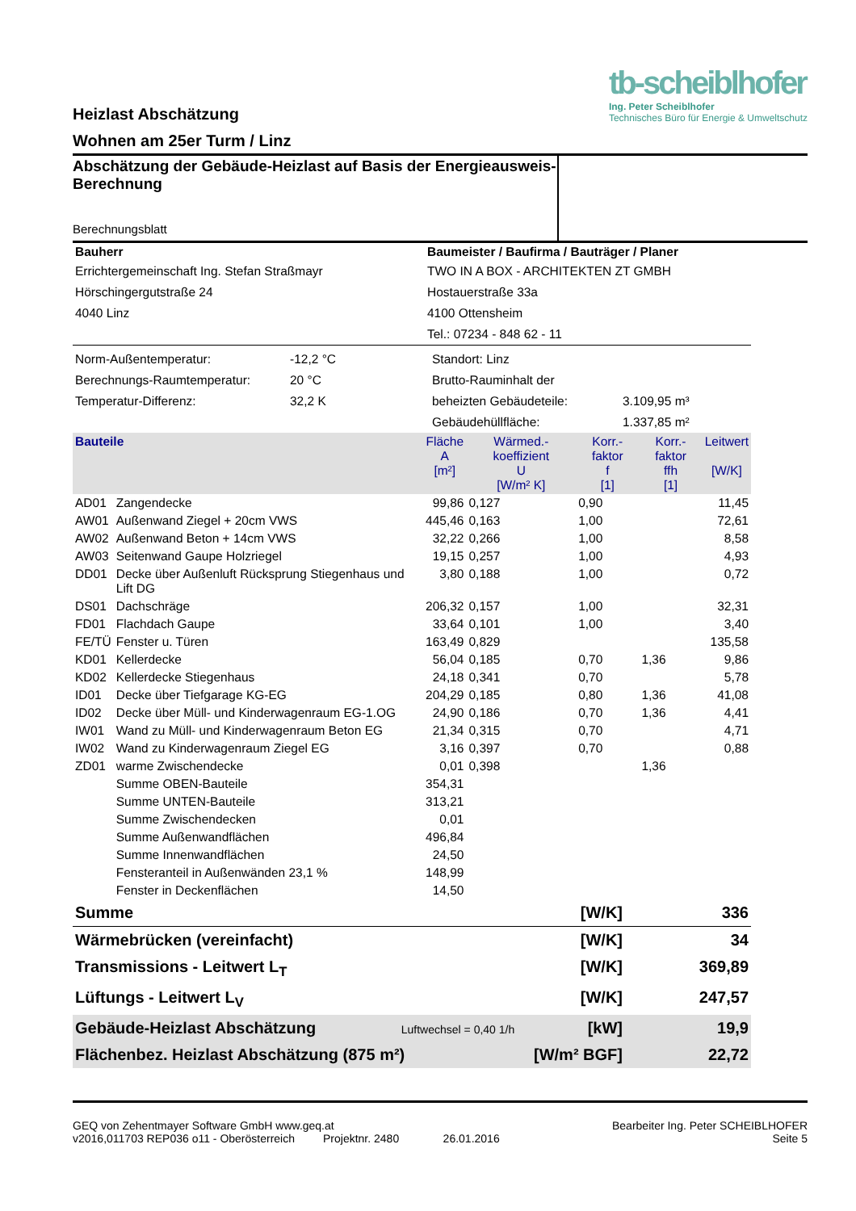Heizlast Abschätzung
Wohnen am 25er Turm / Linz
tb-scheiblhofer
Ing. Peter Scheiblhofer
Technisches Büro für Energie & Umweltschutz
Abschätzung der Gebäude-Heizlast auf Basis der Energieausweis-Berechnung
Berechnungsblatt
| Bauherr | Baumeister / Baufirma / Bauträger / Planer |
| --- | --- |
| Errichtergemeinschaft Ing. Stefan Straßmayr | TWO IN A BOX - ARCHITEKTEN ZT GMBH |
| Hörschingergutstraße 24 | Hostauerstraße 33a |
| 4040 Linz | 4100 Ottensheim |
| | Tel.: 07234 - 848 62 - 11 |
| Norm-Außentemperatur: | -12,2 °C | Standort: Linz | |
| Berechnungs-Raumtemperatur: | 20 °C | Brutto-Rauminhalt der | |
| Temperatur-Differenz: | 32,2 K | beheizten Gebäudeteile: | 3.109,95 m³ |
| | | Gebäudehüllfläche: | 1.337,85 m² |
| Bauteile | | Fläche A [m²] | Wärmed.-koeffizient U [W/m² K] | Korr.-faktor f [1] | Korr.-faktor ffh [1] | Leitwert [W/K] |
| --- | --- | --- | --- | --- | --- | --- |
| AD01 | Zangendecke | 99,86 | 0,127 | 0,90 | | 11,45 |
| AW01 | Außenwand Ziegel + 20cm VWS | 445,46 | 0,163 | 1,00 | | 72,61 |
| AW02 | Außenwand Beton + 14cm VWS | 32,22 | 0,266 | 1,00 | | 8,58 |
| AW03 | Seitenwand Gaupe Holzriegel | 19,15 | 0,257 | 1,00 | | 4,93 |
| DD01 | Decke über Außenluft Rücksprung Stiegenhaus und Lift DG | 3,80 | 0,188 | 1,00 | | 0,72 |
| DS01 | Dachschräge | 206,32 | 0,157 | 1,00 | | 32,31 |
| FD01 | Flachdach Gaupe | 33,64 | 0,101 | 1,00 | | 3,40 |
| FE/TÜ | Fenster u. Türen | 163,49 | 0,829 | | | 135,58 |
| KD01 | Kellerdecke | 56,04 | 0,185 | 0,70 | 1,36 | 9,86 |
| KD02 | Kellerdecke Stiegenhaus | 24,18 | 0,341 | 0,70 | | 5,78 |
| ID01 | Decke über Tiefgarage KG-EG | 204,29 | 0,185 | 0,80 | 1,36 | 41,08 |
| ID02 | Decke über Müll- und Kinderwagenraum EG-1.OG | 24,90 | 0,186 | 0,70 | 1,36 | 4,41 |
| IW01 | Wand zu Müll- und Kinderwagenraum Beton EG | 21,34 | 0,315 | 0,70 | | 4,71 |
| IW02 | Wand zu Kinderwagenraum Ziegel EG | 3,16 | 0,397 | 0,70 | | 0,88 |
| ZD01 | warme Zwischendecke | 0,01 | 0,398 | | 1,36 | |
| | Summe OBEN-Bauteile | 354,31 | | | | |
| | Summe UNTEN-Bauteile | 313,21 | | | | |
| | Summe Zwischendecken | 0,01 | | | | |
| | Summe Außenwandflächen | 496,84 | | | | |
| | Summe Innenwandflächen | 24,50 | | | | |
| | Fensteranteil in Außenwänden 23,1 % | 148,99 | | | | |
| | Fenster in Deckenflächen | 14,50 | | | | |
| Summe | [W/K] | 336 |
| Wärmebrücken (vereinfacht) | [W/K] | 34 |
| Transmissions - Leitwert L<sub>T</sub> | [W/K] | 369,89 |
| Lüftungs - Leitwert L<sub>V</sub> | [W/K] | 247,57 |
| Gebäude-Heizlast Abschätzung Luftwechsel = 0,40 1/h | [kW] | 19,9 |
| Flächenbez. Heizlast Abschätzung (875 m²) | [W/m² BGF] | 22,72 |
GEQ von Zehentmayer Software GmbH www.geq.at
v2016,011703 REP036 o11 - Oberösterreich Projektnr. 2480 26.01.2016
Bearbeiter Ing. Peter SCHEIBLHOFER
Seite 5